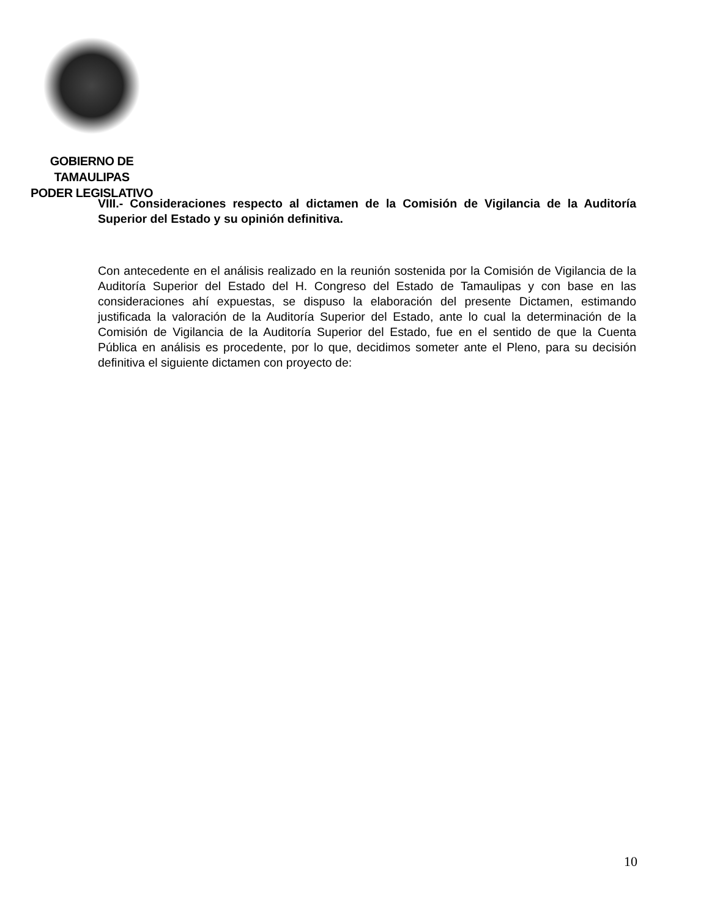GOBIERNO DE TAMAULIPAS
PODER LEGISLATIVO
VIII.- Consideraciones respecto al dictamen de la Comisión de Vigilancia de la Auditoría Superior del Estado y su opinión definitiva.
Con antecedente en el análisis realizado en la reunión sostenida por la Comisión de Vigilancia de la Auditoría Superior del Estado del H. Congreso del Estado de Tamaulipas y con base en las consideraciones ahí expuestas, se dispuso la elaboración del presente Dictamen, estimando justificada la valoración de la Auditoría Superior del Estado, ante lo cual la determinación de la Comisión de Vigilancia de la Auditoría Superior del Estado, fue en el sentido de que la Cuenta Pública en análisis es procedente, por lo que, decidimos someter ante el Pleno, para su decisión definitiva el siguiente dictamen con proyecto de:
10